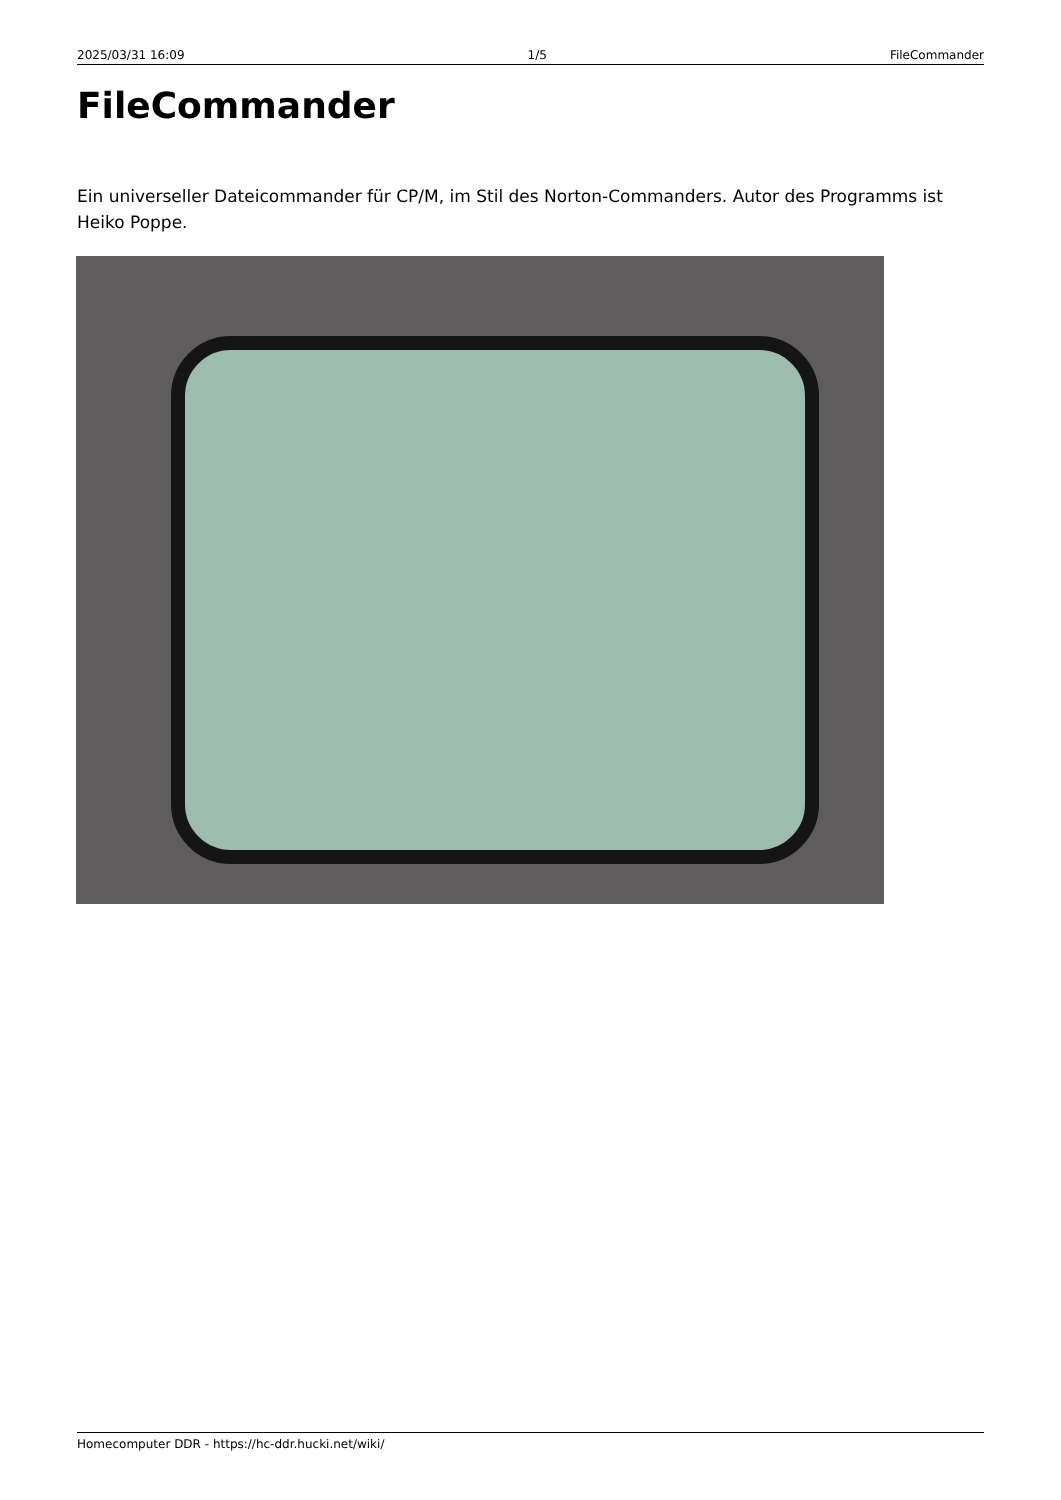2025/03/31 16:09 1/5 FileCommander
FileCommander
Ein universeller Dateicommander für CP/M, im Stil des Norton-Commanders. Autor des Programms ist Heiko Poppe.
Homecomputer DDR - https://hc-ddr.hucki.net/wiki/